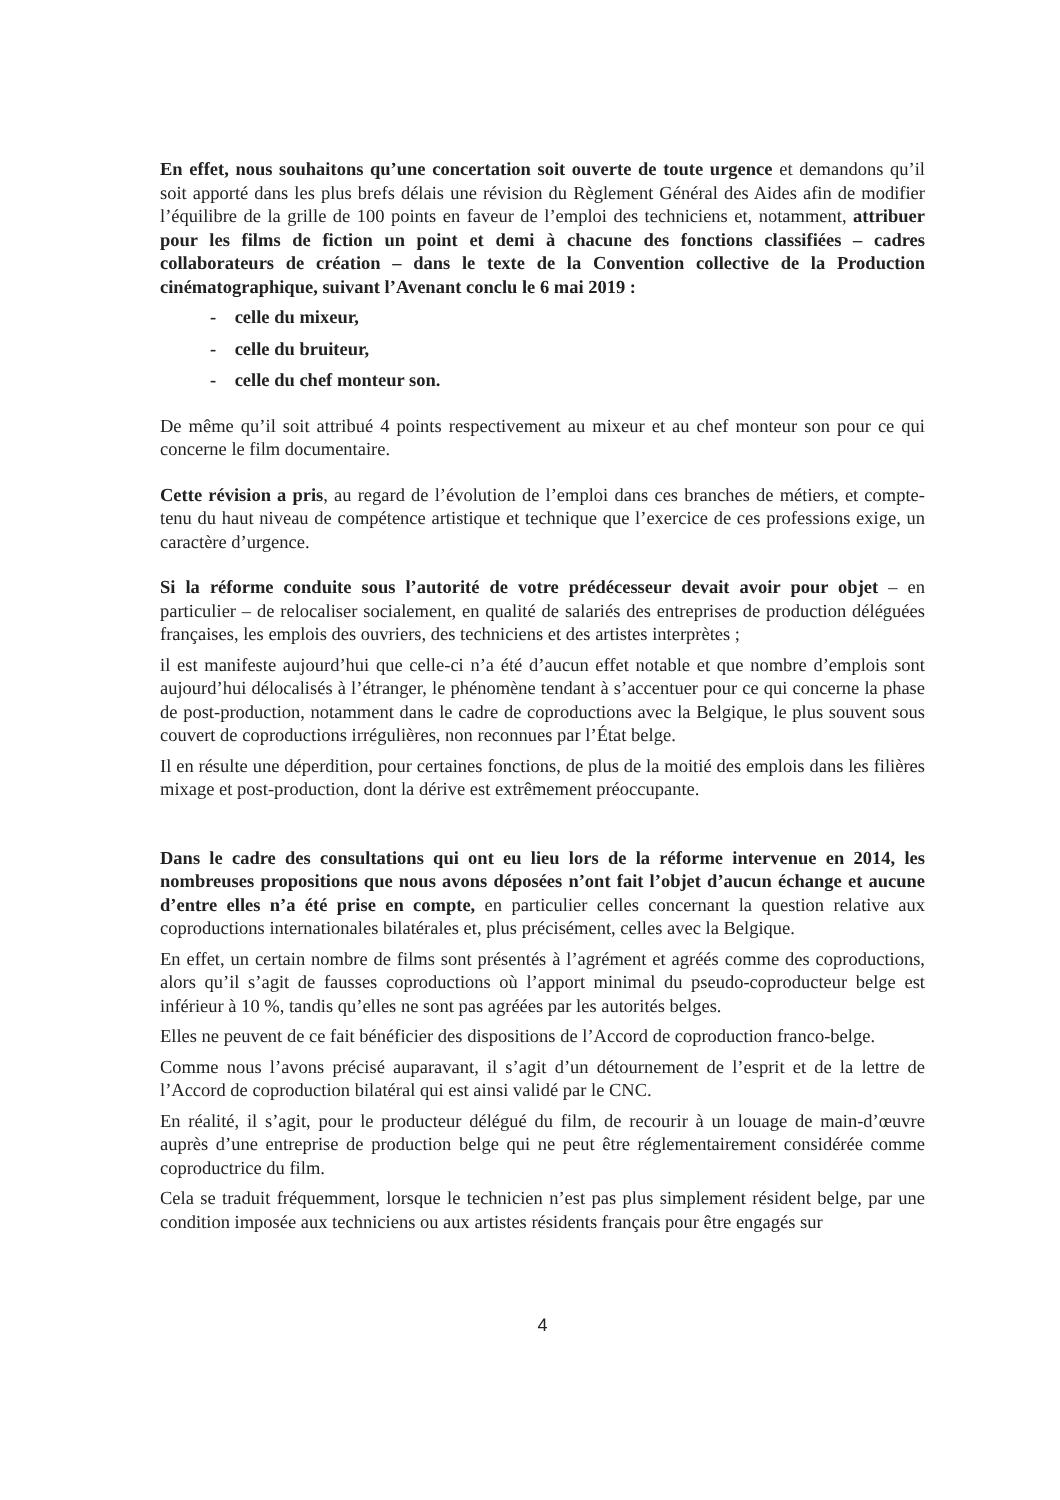En effet, nous souhaitons qu’une concertation soit ouverte de toute urgence et demandons qu’il soit apporté dans les plus brefs délais une révision du Règlement Général des Aides afin de modifier l’équilibre de la grille de 100 points en faveur de l’emploi des techniciens et, notamment, attribuer pour les films de fiction un point et demi à chacune des fonctions classifiées – cadres collaborateurs de création – dans le texte de la Convention collective de la Production cinématographique, suivant l’Avenant conclu le 6 mai 2019 :
- celle du mixeur,
- celle du bruiteur,
- celle du chef monteur son.
De même qu’il soit attribué 4 points respectivement au mixeur et au chef monteur son pour ce qui concerne le film documentaire.
Cette révision a pris, au regard de l’évolution de l’emploi dans ces branches de métiers, et compte-tenu du haut niveau de compétence artistique et technique que l’exercice de ces professions exige, un caractère d’urgence.
Si la réforme conduite sous l’autorité de votre prédécesseur devait avoir pour objet – en particulier – de relocaliser socialement, en qualité de salariés des entreprises de production déléguées françaises, les emplois des ouvriers, des techniciens et des artistes interprètes ;
il est manifeste aujourd’hui que celle-ci n’a été d’aucun effet notable et que nombre d’emplois sont aujourd’hui délocalisés à l’étranger, le phénomène tendant à s’accentuer pour ce qui concerne la phase de post-production, notamment dans le cadre de coproductions avec la Belgique, le plus souvent sous couvert de coproductions irrégulières, non reconnues par l’État belge.
Il en résulte une déperdition, pour certaines fonctions, de plus de la moitié des emplois dans les filières mixage et post-production, dont la dérive est extrêmement préoccupante.
Dans le cadre des consultations qui ont eu lieu lors de la réforme intervenue en 2014, les nombreuses propositions que nous avons déposées n’ont fait l’objet d’aucun échange et aucune d’entre elles n’a été prise en compte, en particulier celles concernant la question relative aux coproductions internationales bilatérales et, plus précisément, celles avec la Belgique.
En effet, un certain nombre de films sont présentés à l’agrément et agréés comme des coproductions, alors qu’il s’agit de fausses coproductions où l’apport minimal du pseudo-coproducteur belge est inférieur à 10 %, tandis qu’elles ne sont pas agréées par les autorités belges.
Elles ne peuvent de ce fait bénéficier des dispositions de l’Accord de coproduction franco-belge.
Comme nous l’avons précisé auparavant, il s’agit d’un détournement de l’esprit et de la lettre de l’Accord de coproduction bilatéral qui est ainsi validé par le CNC.
En réalité, il s’agit, pour le producteur délégué du film, de recourir à un louage de main-d’œuvre auprès d’une entreprise de production belge qui ne peut être réglementairement considérée comme coproductrice du film.
Cela se traduit fréquemment, lorsque le technicien n’est pas plus simplement résident belge, par une condition imposée aux techniciens ou aux artistes résidents français pour être engagés sur
4